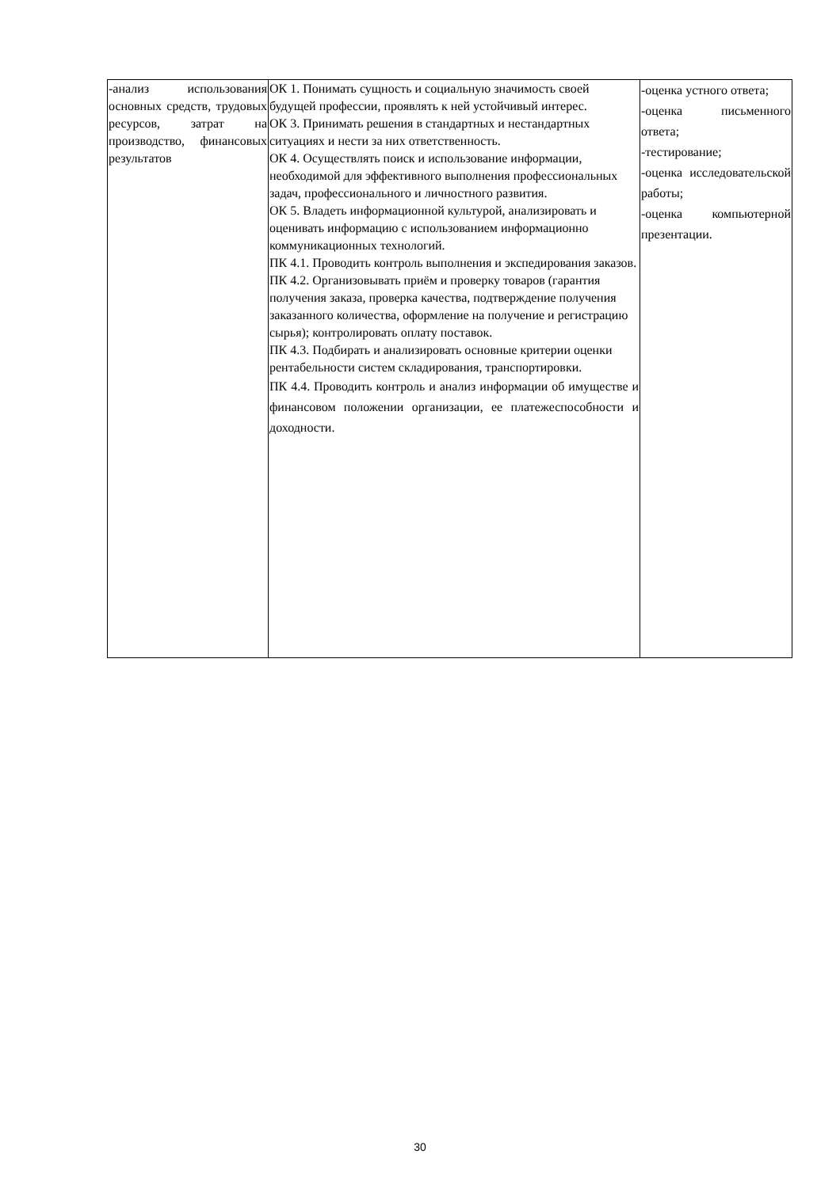| -анализ использования основных средств, трудовых ресурсов, затрат на производство, финансовых результатов | ОК 1. Понимать сущность и социальную значимость своей будущей профессии, проявлять к ней устойчивый интерес. ОК 3. Принимать решения в стандартных и нестандартных ситуациях и нести за них ответственность. ОК 4. Осуществлять поиск и использование информации, необходимой для эффективного выполнения профессиональных задач, профессионального и личностного развития. ОК 5. Владеть информационной культурой, анализировать и оценивать информацию с использованием информационно коммуникационных технологий. ПК 4.1. Проводить контроль выполнения и экспедирования заказов. ПК 4.2. Организовывать приём и проверку товаров (гарантия получения заказа, проверка качества, подтверждение получения заказанного количества, оформление на получение и регистрацию сырья); контролировать оплату поставок. ПК 4.3. Подбирать и анализировать основные критерии оценки рентабельности систем складирования, транспортировки. ПК 4.4. Проводить контроль и анализ информации об имуществе и финансовом положении организации, ее платежеспособности и доходности. | -оценка устного ответа; -оценка письменного ответа; -тестирование; -оценка исследовательской работы; -оценка компьютерной презентации. |
30